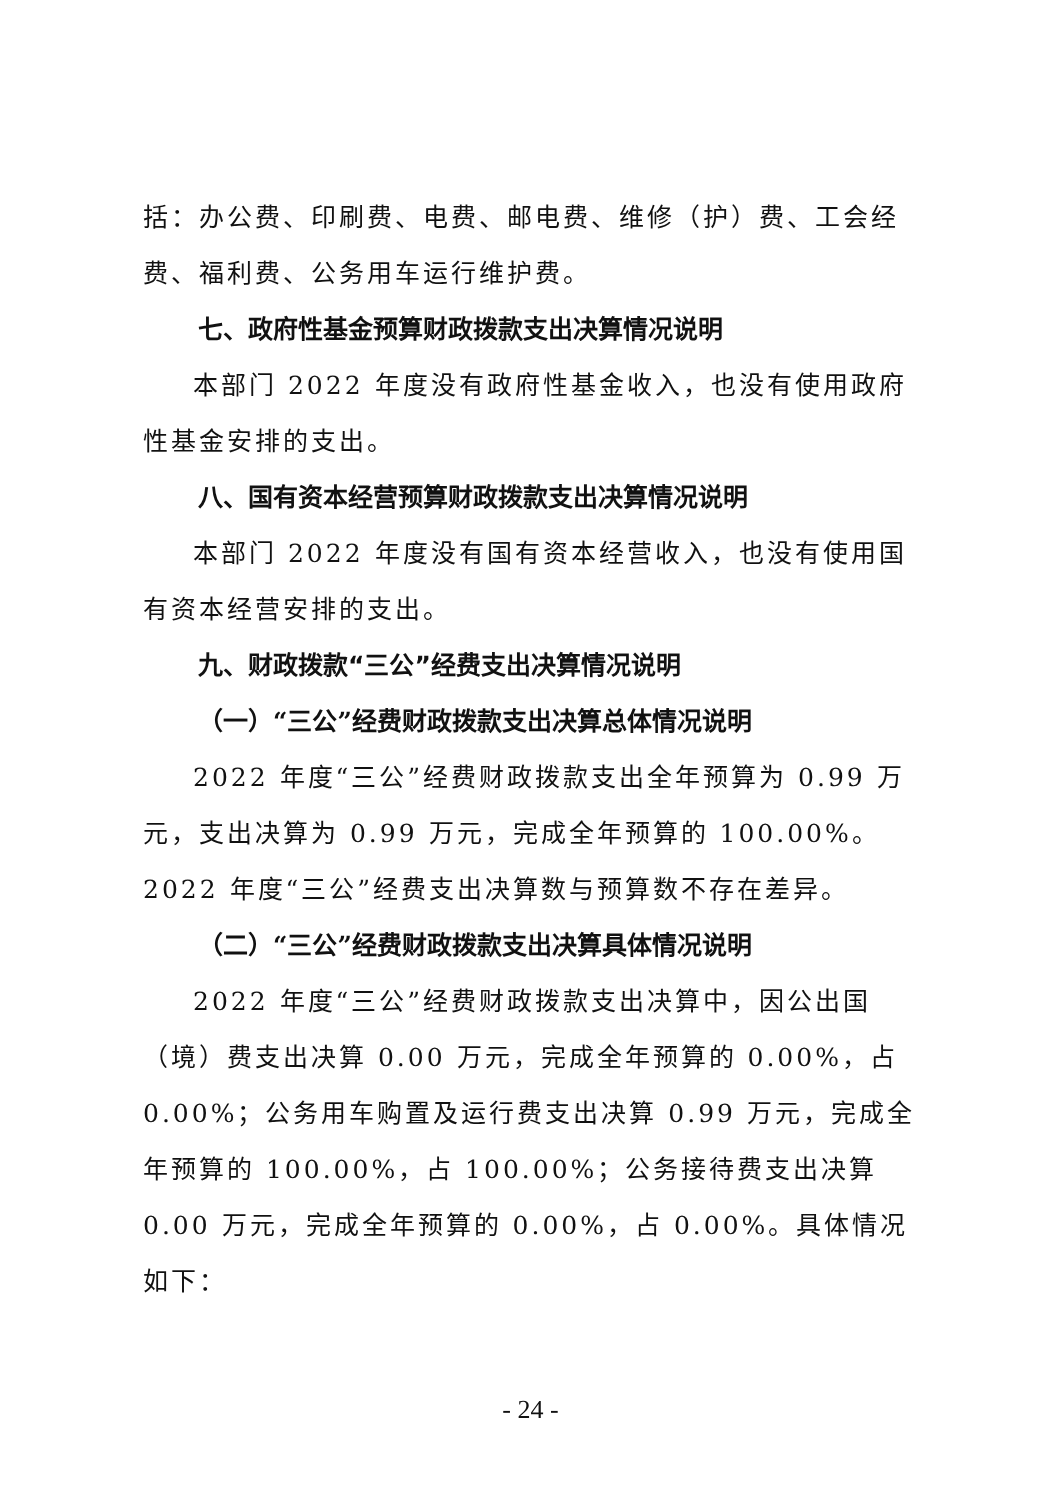括：办公费、印刷费、电费、邮电费、维修（护）费、工会经费、福利费、公务用车运行维护费。
七、政府性基金预算财政拨款支出决算情况说明
本部门 2022 年度没有政府性基金收入，也没有使用政府性基金安排的支出。
八、国有资本经营预算财政拨款支出决算情况说明
本部门 2022 年度没有国有资本经营收入，也没有使用国有资本经营安排的支出。
九、财政拨款“三公”经费支出决算情况说明
（一）“三公”经费财政拨款支出决算总体情况说明
2022 年度“三公”经费财政拨款支出全年预算为 0.99 万元，支出决算为 0.99 万元，完成全年预算的 100.00%。2022 年度“三公”经费支出决算数与预算数不存在差异。
（二）“三公”经费财政拨款支出决算具体情况说明
2022 年度“三公”经费财政拨款支出决算中，因公出国（境）费支出决算 0.00 万元，完成全年预算的 0.00%，占 0.00%；公务用车购置及运行费支出决算 0.99 万元，完成全年预算的 100.00%，占 100.00%；公务接待费支出决算 0.00 万元，完成全年预算的 0.00%，占 0.00%。具体情况如下：
- 24 -